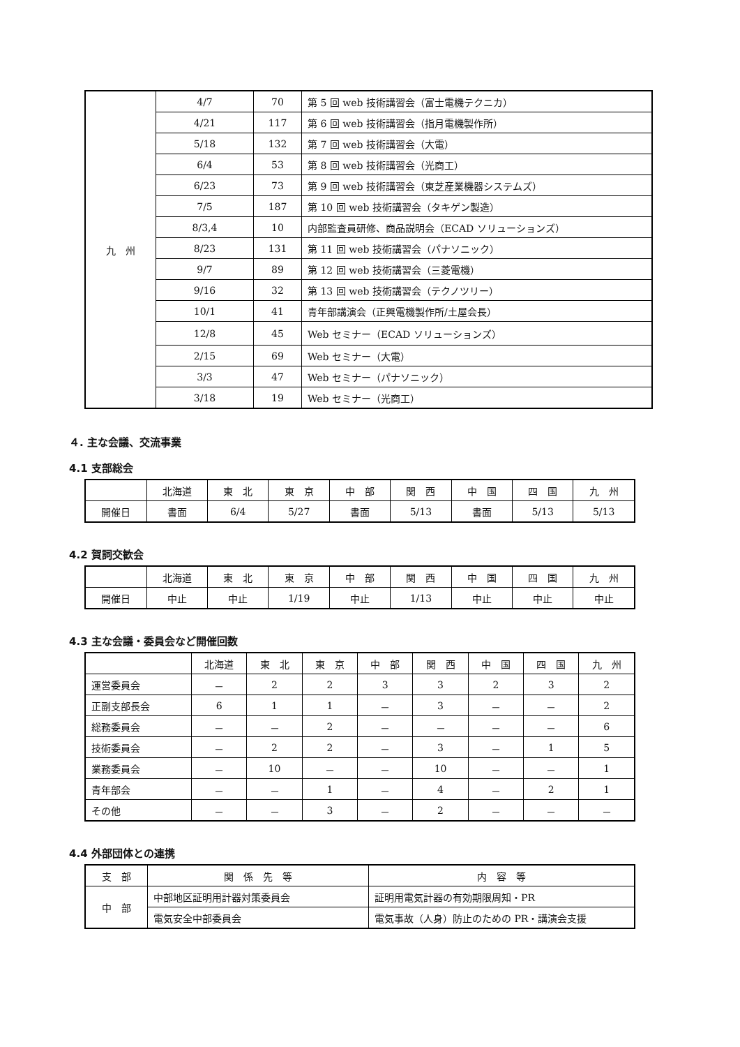| 九 州 | 4/7 | 70 | 第 5 回 web 技術講習会（富士電機テクニカ） |
| | 4/21 | 117 | 第 6 回 web 技術講習会（指月電機製作所） |
| | 5/18 | 132 | 第 7 回 web 技術講習会（大電） |
| | 6/4 | 53 | 第 8 回 web 技術講習会（光商工） |
| | 6/23 | 73 | 第 9 回 web 技術講習会（東芝産業機器システムズ） |
| | 7/5 | 187 | 第 10 回 web 技術講習会（タキゲン製造） |
| | 8/3,4 | 10 | 内部監査員研修、商品説明会（ECAD ソリューションズ） |
| | 8/23 | 131 | 第 11 回 web 技術講習会（パナソニック） |
| | 9/7 | 89 | 第 12 回 web 技術講習会（三菱電機） |
| | 9/16 | 32 | 第 13 回 web 技術講習会（テクノツリー） |
| | 10/1 | 41 | 青年部講演会（正興電機製作所/土屋会長） |
| | 12/8 | 45 | Web セミナー（ECAD ソリューションズ） |
| | 2/15 | 69 | Web セミナー（大電） |
| | 3/3 | 47 | Web セミナー（パナソニック） |
| | 3/18 | 19 | Web セミナー（光商工） |
４. 主な会議、交流事業
4.1 支部総会
| | 北海道 | 東 北 | 東 京 | 中 部 | 関 西 | 中 国 | 四 国 | 九 州 |
| 開催日 | 書面 | 6/4 | 5/27 | 書面 | 5/13 | 書面 | 5/13 | 5/13 |
4.2 賀詞交歓会
| | 北海道 | 東 北 | 東 京 | 中 部 | 関 西 | 中 国 | 四 国 | 九 州 |
| 開催日 | 中止 | 中止 | 1/19 | 中止 | 1/13 | 中止 | 中止 | 中止 |
4.3 主な会議・委員会など開催回数
| | 北海道 | 東 北 | 東 京 | 中 部 | 関 西 | 中 国 | 四 国 | 九 州 |
| 運営委員会 | － | 2 | 2 | 3 | 3 | 2 | 3 | 2 |
| 正副支部長会 | 6 | 1 | 1 | － | 3 | － | － | 2 |
| 総務委員会 | － | － | 2 | － | － | － | － | 6 |
| 技術委員会 | － | 2 | 2 | － | 3 | － | 1 | 5 |
| 業務委員会 | － | 10 | － | － | 10 | － | － | 1 |
| 青年部会 | － | － | 1 | － | 4 | － | 2 | 1 |
| その他 | － | － | 3 | － | 2 | － | － | － |
4.4 外部団体との連携
| 支 部 | 関 係 先 等 | 内 容 等 |
| 中 部 | 中部地区証明用計器対策委員会 | 証明用電気計器の有効期限周知・PR |
| | 電気安全中部委員会 | 電気事故（人身）防止のための PR・講演会支援 |